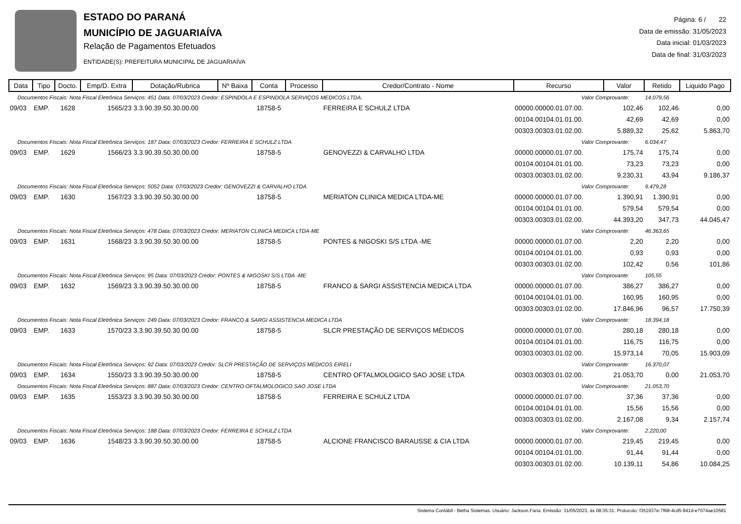ESTADO DO PARANÁ
MUNICÍPIO DE JAGUARIAÍVA
Relação de Pagamentos Efetuados
ENTIDADE(S): PREFEITURA MUNICIPAL DE JAGUARIAÍVA
Página: 6 / 22
Data de emissão: 31/05/2023
Data inicial: 01/03/2023
Data de final: 31/03/2023
| Data | Tipo | Docto. | Emp/D. Extra | Dotação/Rubrica | Nº Baixa | Conta | Processo | Credor/Contrato - Nome | Recurso | Valor | Retido | Liquido Pago |
| --- | --- | --- | --- | --- | --- | --- | --- | --- | --- | --- | --- | --- |
| Documentos Fiscais: Nota Fiscal Eletrônica Serviços: 451 Data: 07/03/2023 Credor: ESPINDOLA E ESPINDOLA SERVIÇOS MEDICOS LTDA. | | | | | | | | | Valor Comprovante: | | 14.079,56 | |
| 09/03 | EMP. | 1628 | 1565/23 | 3.3.90.39.50.30.00.00 | | 18758-5 | | FERREIRA E SCHULZ LTDA | 00000.00000.01.07.00. | 102,46 | 102,46 | 0,00 |
| | | | | | | | | | 00104.00104.01.01.00. | 42,69 | 42,69 | 0,00 |
| | | | | | | | | | 00303.00303.01.02.00. | 5.889,32 | 25,62 | 5.863,70 |
| Documentos Fiscais: Nota Fiscal Eletrônica Serviços: 187 Data: 07/03/2023 Credor: FERREIRA E SCHULZ LTDA | | | | | | | | | Valor Comprovante: | | 6.034,47 | |
| 09/03 | EMP. | 1629 | 1566/23 | 3.3.90.39.50.30.00.00 | | 18758-5 | | GENOVEZZI & CARVALHO LTDA | 00000.00000.01.07.00. | 175,74 | 175,74 | 0,00 |
| | | | | | | | | | 00104.00104.01.01.00. | 73,23 | 73,23 | 0,00 |
| | | | | | | | | | 00303.00303.01.02.00. | 9.230,31 | 43,94 | 9.186,37 |
| Documentos Fiscais: Nota Fiscal Eletrônica Serviços: 5052 Data: 07/03/2023 Credor: GENOVEZZI & CARVALHO LTDA | | | | | | | | | Valor Comprovante: | | 9.479,28 | |
| 09/03 | EMP. | 1630 | 1567/23 | 3.3.90.39.50.30.00.00 | | 18758-5 | | MERIATON CLINICA MEDICA LTDA-ME | 00000.00000.01.07.00. | 1.390,91 | 1.390,91 | 0,00 |
| | | | | | | | | | 00104.00104.01.01.00. | 579,54 | 579,54 | 0,00 |
| | | | | | | | | | 00303.00303.01.02.00. | 44.393,20 | 347,73 | 44.045,47 |
| Documentos Fiscais: Nota Fiscal Eletrônica Serviços: 478 Data: 07/03/2023 Credor: MERIATON CLINICA MEDICA LTDA-ME | | | | | | | | | Valor Comprovante: | | 46.363,65 | |
| 09/03 | EMP. | 1631 | 1568/23 | 3.3.90.39.50.30.00.00 | | 18758-5 | | PONTES & NIGOSKI S/S LTDA -ME | 00000.00000.01.07.00. | 2,20 | 2,20 | 0,00 |
| | | | | | | | | | 00104.00104.01.01.00. | 0,93 | 0,93 | 0,00 |
| | | | | | | | | | 00303.00303.01.02.00. | 102,42 | 0,56 | 101,86 |
| Documentos Fiscais: Nota Fiscal Eletrônica Serviços: 95 Data: 07/03/2023 Credor: PONTES & NIGOSKI S/S LTDA -ME | | | | | | | | | Valor Comprovante: | | 105,55 | |
| 09/03 | EMP. | 1632 | 1569/23 | 3.3.90.39.50.30.00.00 | | 18758-5 | | FRANCO & SARGI ASSISTENCIA MEDICA LTDA | 00000.00000.01.07.00. | 386,27 | 386,27 | 0,00 |
| | | | | | | | | | 00104.00104.01.01.00. | 160,95 | 160,95 | 0,00 |
| | | | | | | | | | 00303.00303.01.02.00. | 17.846,96 | 96,57 | 17.750,39 |
| Documentos Fiscais: Nota Fiscal Eletrônica Serviços: 249 Data: 07/03/2023 Credor: FRANCO & SARGI ASSISTENCIA MEDICA LTDA | | | | | | | | | Valor Comprovante: | | 18.394,18 | |
| 09/03 | EMP. | 1633 | 1570/23 | 3.3.90.39.50.30.00.00 | | 18758-5 | | SLCR PRESTAÇÃO DE SERVIÇOS MÉDICOS | 00000.00000.01.07.00. | 280,18 | 280,18 | 0,00 |
| | | | | | | | | | 00104.00104.01.01.00. | 116,75 | 116,75 | 0,00 |
| | | | | | | | | | 00303.00303.01.02.00. | 15.973,14 | 70,05 | 15.903,09 |
| Documentos Fiscais: Nota Fiscal Eletrônica Serviços: 92 Data: 07/03/2023 Credor: SLCR PRESTAÇÃO DE SERVIÇOS MÉDICOS EIRELI | | | | | | | | | Valor Comprovante: | | 16.370,07 | |
| 09/03 | EMP. | 1634 | 1550/23 | 3.3.90.39.50.30.00.00 | | 18758-5 | | CENTRO OFTALMOLOGICO SAO JOSE LTDA | 00303.00303.01.02.00. | 21.053,70 | 0,00 | 21.053,70 |
| Documentos Fiscais: Nota Fiscal Eletrônica Serviços: 887 Data: 07/03/2023 Credor: CENTRO OFTALMOLOGICO SAO JOSE LTDA | | | | | | | | | Valor Comprovante: | | 21.053,70 | |
| 09/03 | EMP. | 1635 | 1553/23 | 3.3.90.39.50.30.00.00 | | 18758-5 | | FERREIRA E SCHULZ LTDA | 00000.00000.01.07.00. | 37,36 | 37,36 | 0,00 |
| | | | | | | | | | 00104.00104.01.01.00. | 15,56 | 15,56 | 0,00 |
| | | | | | | | | | 00303.00303.01.02.00. | 2.167,08 | 9,34 | 2.157,74 |
| Documentos Fiscais: Nota Fiscal Eletrônica Serviços: 188 Data: 07/03/2023 Credor: FERREIRA E SCHULZ LTDA | | | | | | | | | Valor Comprovante: | | 2.220,00 | |
| 09/03 | EMP. | 1636 | 1548/23 | 3.3.90.39.50.30.00.00 | | 18758-5 | | ALCIONE FRANCISCO BARAUSSE & CIA LTDA | 00000.00000.01.07.00. | 219,45 | 219,45 | 0,00 |
| | | | | | | | | | 00104.00104.01.01.00. | 91,44 | 91,44 | 0,00 |
| | | | | | | | | | 00303.00303.01.02.00. | 10.139,11 | 54,86 | 10.084,25 |
Sistema Contábil - Betha Sistemas. Usuário: Jackson.Faria. Emissão: 31/05/2023, às 08:35:31. Protocolo: f351937e-7f68-4cd5-941d-e7074ae10581